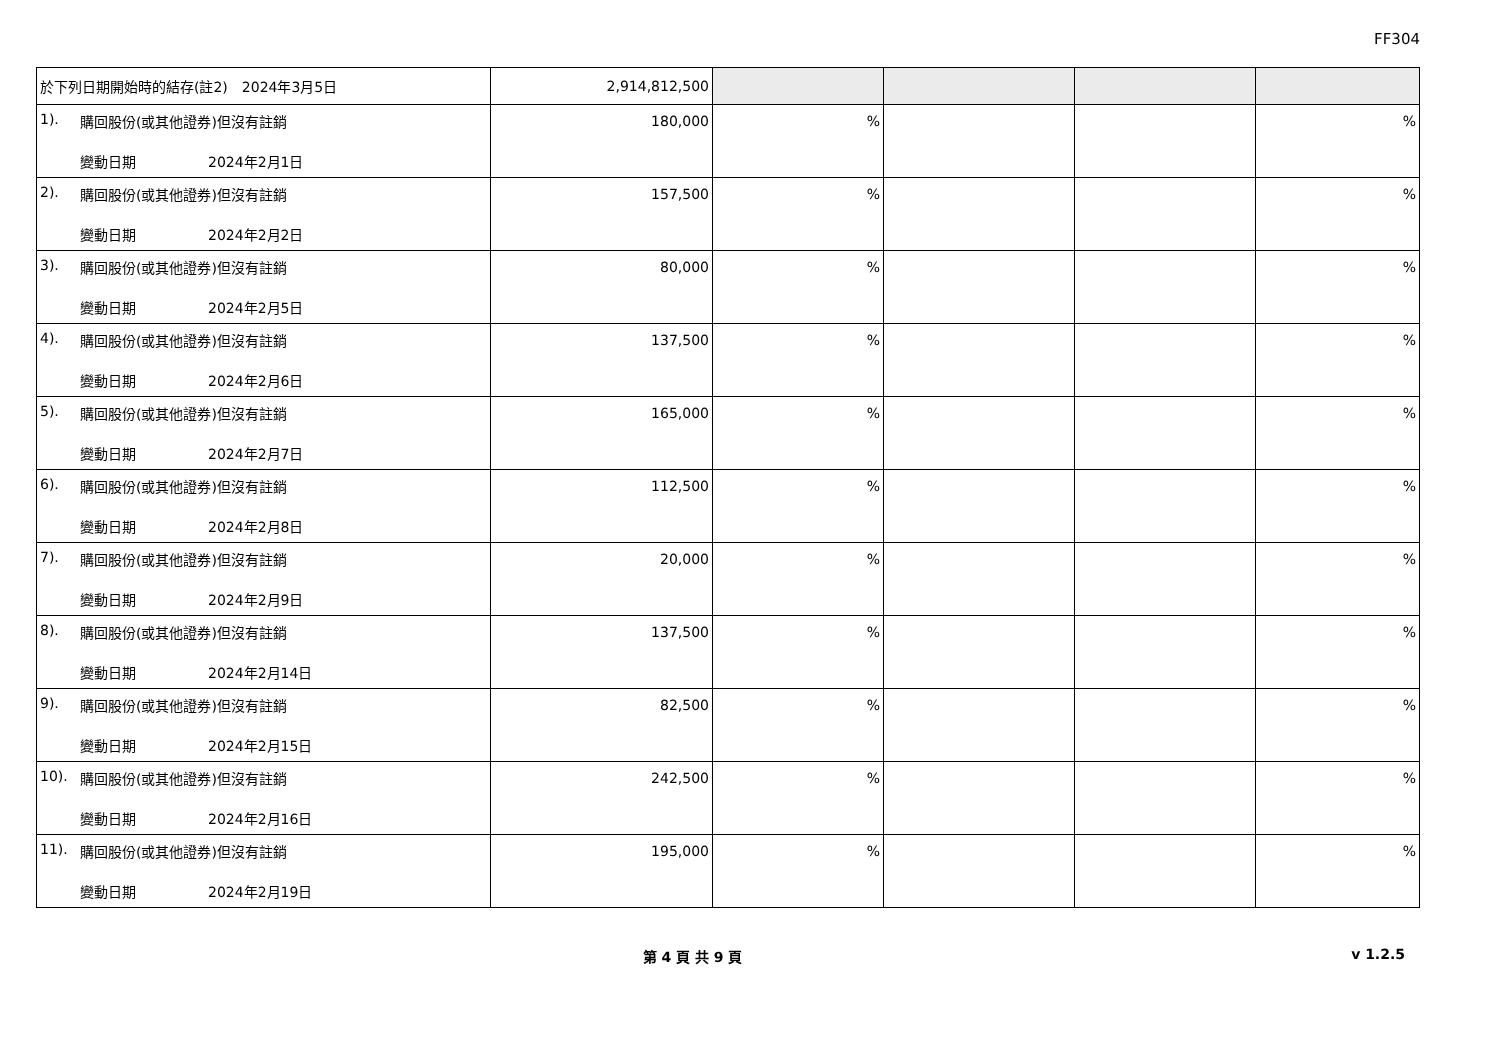FF304
| 於下列日期開始時的結存(註2) 2024年3月5日 | 2,914,812,500 | | | | |
| 1). 購回股份(或其他證券)但沒有註銷 變動日期 2024年2月1日 | 180,000 | % | | | % |
| 2). 購回股份(或其他證券)但沒有註銷 變動日期 2024年2月2日 | 157,500 | % | | | % |
| 3). 購回股份(或其他證券)但沒有註銷 變動日期 2024年2月5日 | 80,000 | % | | | % |
| 4). 購回股份(或其他證券)但沒有註銷 變動日期 2024年2月6日 | 137,500 | % | | | % |
| 5). 購回股份(或其他證券)但沒有註銷 變動日期 2024年2月7日 | 165,000 | % | | | % |
| 6). 購回股份(或其他證券)但沒有註銷 變動日期 2024年2月8日 | 112,500 | % | | | % |
| 7). 購回股份(或其他證券)但沒有註銷 變動日期 2024年2月9日 | 20,000 | % | | | % |
| 8). 購回股份(或其他證券)但沒有註銷 變動日期 2024年2月14日 | 137,500 | % | | | % |
| 9). 購回股份(或其他證券)但沒有註銷 變動日期 2024年2月15日 | 82,500 | % | | | % |
| 10). 購回股份(或其他證券)但沒有註銷 變動日期 2024年2月16日 | 242,500 | % | | | % |
| 11). 購回股份(或其他證券)但沒有註銷 變動日期 2024年2月19日 | 195,000 | % | | | % |
第 4 頁 共 9 頁 v 1.2.5